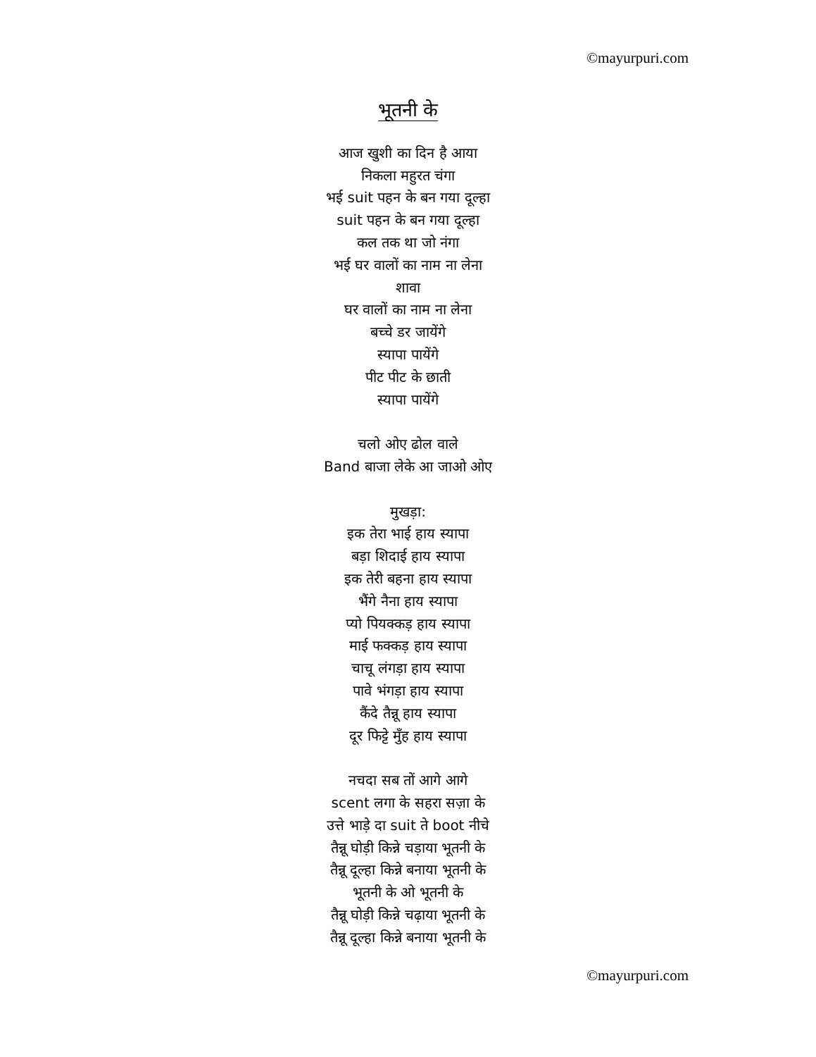©mayurpuri.com
भूतनी के
आज खुशी का दिन है आया
निकला महुरत चंगा
भई suit पहन के बन गया दूल्हा
suit पहन के बन गया दूल्हा
कल तक था जो नंगा
भई घर वालों का नाम ना लेना
शावा
घर वालों का नाम ना लेना
बच्चे डर जायेंगे
स्यापा पायेंगे
पीट पीट के छाती
स्यापा पायेंगे
चलो ओए ढोल वाले
Band बाजा लेके आ जाओ ओए
मुखड़ा:
इक तेरा भाई हाय स्यापा
बड़ा शिदाई हाय स्यापा
इक तेरी बहना हाय स्यापा
भैंगे नैना हाय स्यापा
प्यो पियक्कड़ हाय स्यापा
माई फक्कड़ हाय स्यापा
चाचू लंगड़ा हाय स्यापा
पावे भंगड़ा हाय स्यापा
कैंदे तैन्नू हाय स्यापा
दूर फिट्टे मुँह हाय स्यापा
नचदा सब तों आगे आगे
scent लगा के सहरा सज़ा के
उत्ते भाड़े दा suit ते boot नीचे
तैन्नू घोड़ी किन्ने चड़ाया भूतनी के
तैन्नू दूल्हा किन्ने बनाया भूतनी के
भूतनी के ओ भूतनी के
तैन्नू घोड़ी किन्ने चढ़ाया भूतनी के
तैन्नू दूल्हा किन्ने बनाया भूतनी के
©mayurpuri.com